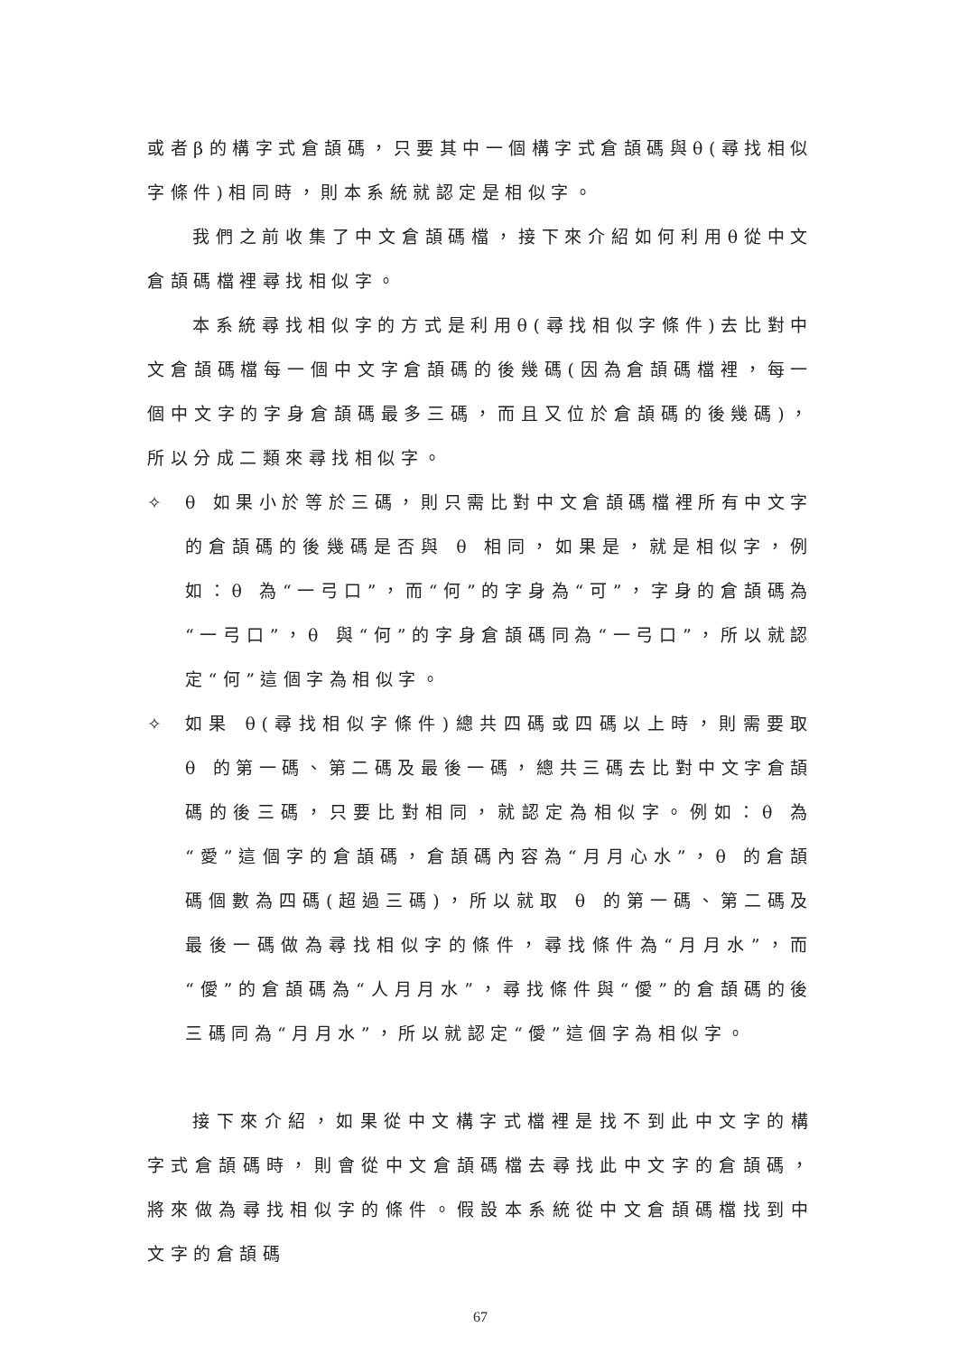或者β的構字式倉頡碼，只要其中一個構字式倉頡碼與θ(尋找相似字條件)相同時，則本系統就認定是相似字。
我們之前收集了中文倉頡碼檔，接下來介紹如何利用θ從中文倉頡碼檔裡尋找相似字。
本系統尋找相似字的方式是利用θ(尋找相似字條件)去比對中文倉頡碼檔每一個中文字倉頡碼的後幾碼(因為倉頡碼檔裡，每一個中文字的字身倉頡碼最多三碼，而且又位於倉頡碼的後幾碼)，所以分成二類來尋找相似字。
✧ θ 如果小於等於三碼，則只需比對中文倉頡碼檔裡所有中文字的倉頡碼的後幾碼是否與 θ 相同，如果是，就是相似字，例如：θ 為“一弓口”，而“何”的字身為“可”，字身的倉頡碼為“一弓口”，θ 與“何”的字身倉頡碼同為“一弓口”，所以就認定“何”這個字為相似字。
✧ 如果 θ(尋找相似字條件)總共四碼或四碼以上時，則需要取 θ 的第一碼、第二碼及最後一碼，總共三碼去比對中文字倉頡碼的後三碼，只要比對相同，就認定為相似字。例如：θ 為“愛”這個字的倉頡碼，倉頡碼內容為“月月心水”，θ 的倉頡碼個數為四碼(超過三碼)，所以就取 θ 的第一碼、第二碼及最後一碼做為尋找相似字的條件，尋找條件為“月月水”，而“僾”的倉頡碼為“人月月水”，尋找條件與“僾”的倉頡碼的後三碼同為“月月水”，所以就認定“僾”這個字為相似字。
接下來介紹，如果從中文構字式檔裡是找不到此中文字的構字式倉頡碼時，則會從中文倉頡碼檔去尋找此中文字的倉頡碼，將來做為尋找相似字的條件。假設本系統從中文倉頡碼檔找到中文字的倉頡碼
67